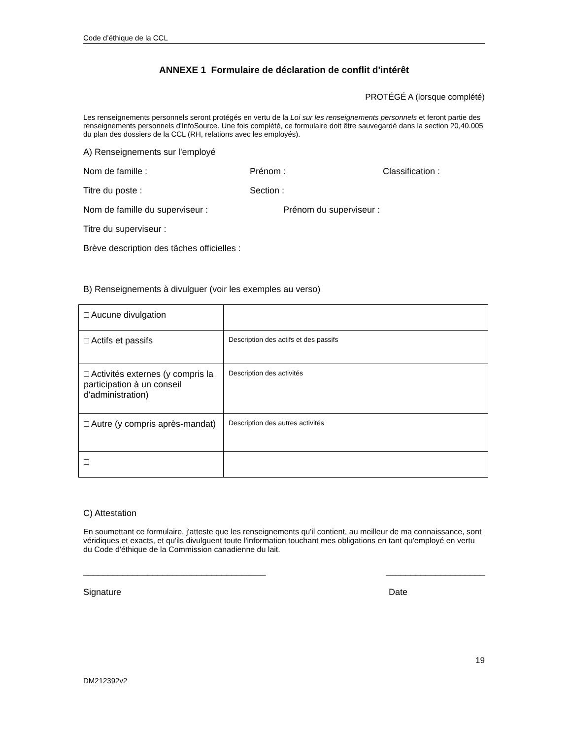Code d’éthique de la CCL
ANNEXE 1 Formulaire de déclaration de conflit d'intérêt
PROTÉGÉ A (lorsque complété)
Les renseignements personnels seront protégés en vertu de la Loi sur les renseignements personnels et feront partie des renseignements personnels d'InfoSource. Une fois complété, ce formulaire doit être sauvegardé dans la section 20,40.005 du plan des dossiers de la CCL (RH, relations avec les employés).
A) Renseignements sur l'employé
Nom de famille : Prénom : Classification :
Titre du poste : Section :
Nom de famille du superviseur : Prénom du superviseur :
Titre du superviseur :
Brève description des tâches officielles :
B) Renseignements à divulguer (voir les exemples au verso)
| □ Aucune divulgation | |
| □ Actifs et passifs | Description des actifs et des passifs |
| □ Activités externes (y compris la participation à un conseil d'administration) | Description des activités |
| □ Autre (y compris après-mandat) | Description des autres activités |
| □ | |
C) Attestation
En soumettant ce formulaire, j'atteste que les renseignements qu'il contient, au meilleur de ma connaissance, sont véridiques et exacts, et qu'ils divulguent toute l'information touchant mes obligations en tant qu'employé en vertu du Code d'éthique de la Commission canadienne du lait.
_____________________________________ ____________________
Signature Date
19
DM212392v2